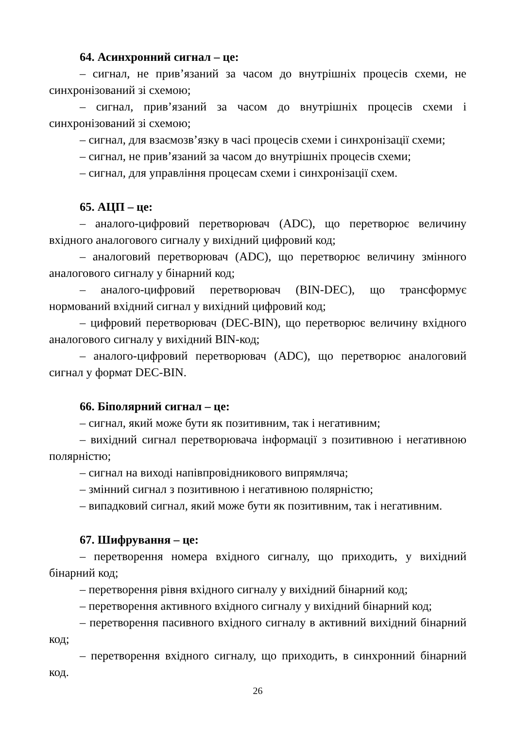64. Асинхронний сигнал – це:
– сигнал, не прив’язаний за часом до внутрішніх процесів схеми, не синхронізований зі схемою;
– сигнал, прив’язаний за часом до внутрішніх процесів схеми і синхронізований зі схемою;
– сигнал, для взаємозв’язку в часі процесів схеми і синхронізації схеми;
– сигнал, не прив’язаний за часом до внутрішніх процесів схеми;
– сигнал, для управління процесам схеми і синхронізації схем.
65. АЦП – це:
– аналого-цифровий перетворювач (ADC), що перетворює величину вхідного аналогового сигналу у вихідний цифровий код;
– аналоговий перетворювач (ADC), що перетворює величину змінного аналогового сигналу у бінарний код;
– аналого-цифровий перетворювач (BIN-DEC), що трансформує нормований вхідний сигнал у вихідний цифровий код;
– цифровий перетворювач (DEC-BIN), що перетворює величину вхідного аналогового сигналу у вихідний BIN-код;
– аналого-цифровий перетворювач (ADC), що перетворює аналоговий сигнал у формат DEC-BIN.
66. Біполярний сигнал – це:
– сигнал, який може бути як позитивним, так і негативним;
– вихідний сигнал перетворювача інформації з позитивною і негативною полярністю;
– сигнал на виході напівпровідникового випрямляча;
– змінний сигнал з позитивною і негативною полярністю;
– випадковий сигнал, який може бути як позитивним, так і негативним.
67. Шифрування – це:
– перетворення номера вхідного сигналу, що приходить, у вихідний бінарний код;
– перетворення рівня вхідного сигналу у вихідний бінарний код;
– перетворення активного вхідного сигналу у вихідний бінарний код;
– перетворення пасивного вхідного сигналу в активний вихідний бінарний код;
– перетворення вхідного сигналу, що приходить, в синхронний бінарний код.
26